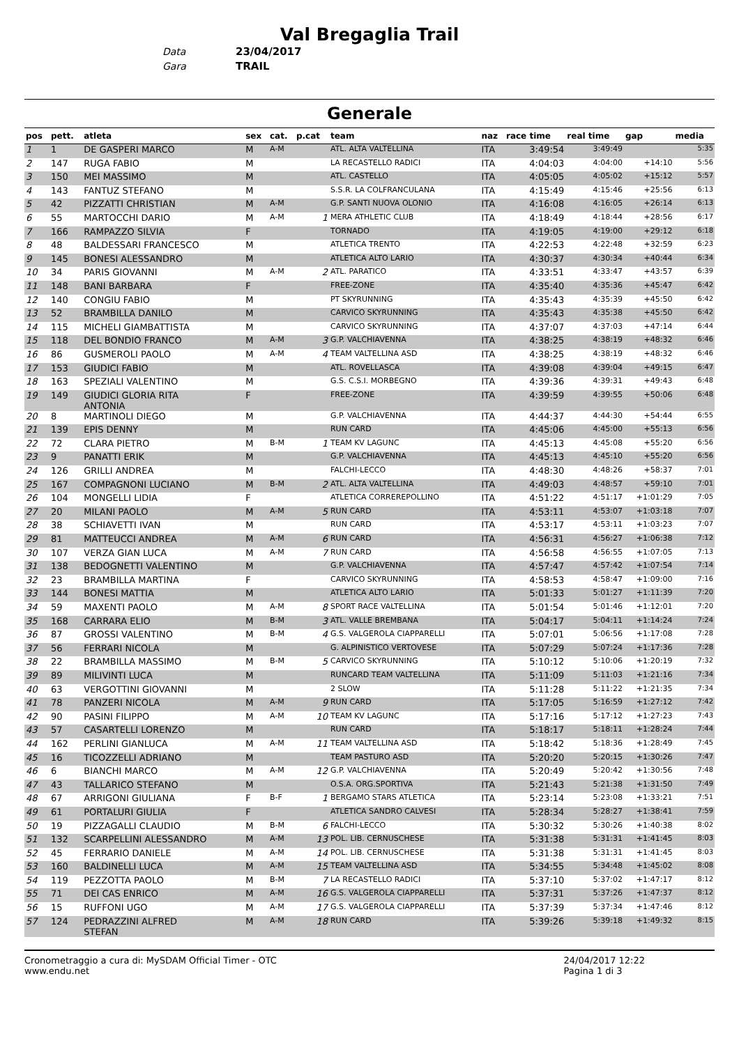Val Bregaglia Trail
Data 23/04/2017
Gara TRAIL
Generale
| pos | pett. | atleta | sex | cat. | p.cat | team | naz | race time | real time | gap | media |
| --- | --- | --- | --- | --- | --- | --- | --- | --- | --- | --- | --- |
| 1 | 1 | DE GASPERI MARCO | M | A-M | | ATL. ALTA VALTELLINA | ITA | 3:49:54 | 3:49:49 | | 5:35 |
| 2 | 147 | RUGA FABIO | M | | | LA RECASTELLO RADICI | ITA | 4:04:03 | 4:04:00 | +14:10 | 5:56 |
| 3 | 150 | MEI MASSIMO | M | | | ATL. CASTELLO | ITA | 4:05:05 | 4:05:02 | +15:12 | 5:57 |
| 4 | 143 | FANTUZ STEFANO | M | | | S.S.R. LA COLFRANCULANA | ITA | 4:15:49 | 4:15:46 | +25:56 | 6:13 |
| 5 | 42 | PIZZATTI CHRISTIAN | M | A-M | | G.P. SANTI NUOVA OLONIO | ITA | 4:16:08 | 4:16:05 | +26:14 | 6:13 |
| 6 | 55 | MARTOCCHI DARIO | M | A-M | 1 | MERA ATHLETIC CLUB | ITA | 4:18:49 | 4:18:44 | +28:56 | 6:17 |
| 7 | 166 | RAMPAZZO SILVIA | F | | | TORNADO | ITA | 4:19:05 | 4:19:00 | +29:12 | 6:18 |
| 8 | 48 | BALDESSARI FRANCESCO | M | | | ATLETICA TRENTO | ITA | 4:22:53 | 4:22:48 | +32:59 | 6:23 |
| 9 | 145 | BONESI ALESSANDRO | M | | | ATLETICA ALTO LARIO | ITA | 4:30:37 | 4:30:34 | +40:44 | 6:34 |
| 10 | 34 | PARIS GIOVANNI | M | A-M | 2 | ATL. PARATICO | ITA | 4:33:51 | 4:33:47 | +43:57 | 6:39 |
| 11 | 148 | BANI BARBARA | F | | | FREE-ZONE | ITA | 4:35:40 | 4:35:36 | +45:47 | 6:42 |
| 12 | 140 | CONGIU FABIO | M | | | PT SKYRUNNING | ITA | 4:35:43 | 4:35:39 | +45:50 | 6:42 |
| 13 | 52 | BRAMBILLA DANILO | M | | | CARVICO SKYRUNNING | ITA | 4:35:43 | 4:35:38 | +45:50 | 6:42 |
| 14 | 115 | MICHELI GIAMBATTISTA | M | | | CARVICO SKYRUNNING | ITA | 4:37:07 | 4:37:03 | +47:14 | 6:44 |
| 15 | 118 | DEL BONDIO FRANCO | M | A-M | 3 | G.P. VALCHIAVENNA | ITA | 4:38:25 | 4:38:19 | +48:32 | 6:46 |
| 16 | 86 | GUSMEROLI PAOLO | M | A-M | 4 | TEAM VALTELLINA ASD | ITA | 4:38:25 | 4:38:19 | +48:32 | 6:46 |
| 17 | 153 | GIUDICI FABIO | M | | | ATL. ROVELLASCA | ITA | 4:39:08 | 4:39:04 | +49:15 | 6:47 |
| 18 | 163 | SPEZIALI VALENTINO | M | | | G.S. C.S.I. MORBEGNO | ITA | 4:39:36 | 4:39:31 | +49:43 | 6:48 |
| 19 | 149 | GIUDICI GLORIA RITA ANTONIA | F | | | FREE-ZONE | ITA | 4:39:59 | 4:39:55 | +50:06 | 6:48 |
| 20 | 8 | MARTINOLI DIEGO | M | | | G.P. VALCHIAVENNA | ITA | 4:44:37 | 4:44:30 | +54:44 | 6:55 |
| 21 | 139 | EPIS DENNY | M | | | RUN CARD | ITA | 4:45:06 | 4:45:00 | +55:13 | 6:56 |
| 22 | 72 | CLARA PIETRO | M | B-M | 1 | TEAM KV LAGUNC | ITA | 4:45:13 | 4:45:08 | +55:20 | 6:56 |
| 23 | 9 | PANATTI ERIK | M | | | G.P. VALCHIAVENNA | ITA | 4:45:13 | 4:45:10 | +55:20 | 6:56 |
| 24 | 126 | GRILLI ANDREA | M | | | FALCHI-LECCO | ITA | 4:48:30 | 4:48:26 | +58:37 | 7:01 |
| 25 | 167 | COMPAGNONI LUCIANO | M | B-M | 2 | ATL. ALTA VALTELLINA | ITA | 4:49:03 | 4:48:57 | +59:10 | 7:01 |
| 26 | 104 | MONGELLI LIDIA | F | | | ATLETICA CORREREPOLLINO | ITA | 4:51:22 | 4:51:17 | +1:01:29 | 7:05 |
| 27 | 20 | MILANI PAOLO | M | A-M | 5 | RUN CARD | ITA | 4:53:11 | 4:53:07 | +1:03:18 | 7:07 |
| 28 | 38 | SCHIAVETTI IVAN | M | | | RUN CARD | ITA | 4:53:17 | 4:53:11 | +1:03:23 | 7:07 |
| 29 | 81 | MATTEUCCI ANDREA | M | A-M | 6 | RUN CARD | ITA | 4:56:31 | 4:56:27 | +1:06:38 | 7:12 |
| 30 | 107 | VERZA GIAN LUCA | M | A-M | 7 | RUN CARD | ITA | 4:56:58 | 4:56:55 | +1:07:05 | 7:13 |
| 31 | 138 | BEDOGNETTI VALENTINO | M | | | G.P. VALCHIAVENNA | ITA | 4:57:47 | 4:57:42 | +1:07:54 | 7:14 |
| 32 | 23 | BRAMBILLA MARTINA | F | | | CARVICO SKYRUNNING | ITA | 4:58:53 | 4:58:47 | +1:09:00 | 7:16 |
| 33 | 144 | BONESI MATTIA | M | | | ATLETICA ALTO LARIO | ITA | 5:01:33 | 5:01:27 | +1:11:39 | 7:20 |
| 34 | 59 | MAXENTI PAOLO | M | A-M | 8 | SPORT RACE VALTELLINA | ITA | 5:01:54 | 5:01:46 | +1:12:01 | 7:20 |
| 35 | 168 | CARRARA ELIO | M | B-M | 3 | ATL. VALLE BREMBANA | ITA | 5:04:17 | 5:04:11 | +1:14:24 | 7:24 |
| 36 | 87 | GROSSI VALENTINO | M | B-M | 4 | G.S. VALGEROLA CIAPPARELLI | ITA | 5:07:01 | 5:06:56 | +1:17:08 | 7:28 |
| 37 | 56 | FERRARI NICOLA | M | | | G. ALPINISTICO VERTOVESE | ITA | 5:07:29 | 5:07:24 | +1:17:36 | 7:28 |
| 38 | 22 | BRAMBILLA MASSIMO | M | B-M | 5 | CARVICO SKYRUNNING | ITA | 5:10:12 | 5:10:06 | +1:20:19 | 7:32 |
| 39 | 89 | MILIVINTI LUCA | M | | | RUNCARD TEAM VALTELLINA | ITA | 5:11:09 | 5:11:03 | +1:21:16 | 7:34 |
| 40 | 63 | VERGOTTINI GIOVANNI | M | | | 2 SLOW | ITA | 5:11:28 | 5:11:22 | +1:21:35 | 7:34 |
| 41 | 78 | PANZERI NICOLA | M | A-M | 9 | RUN CARD | ITA | 5:17:05 | 5:16:59 | +1:27:12 | 7:42 |
| 42 | 90 | PASINI FILIPPO | M | A-M | 10 | TEAM KV LAGUNC | ITA | 5:17:16 | 5:17:12 | +1:27:23 | 7:43 |
| 43 | 57 | CASARTELLI LORENZO | M | | | RUN CARD | ITA | 5:18:17 | 5:18:11 | +1:28:24 | 7:44 |
| 44 | 162 | PERLINI GIANLUCA | M | A-M | 11 | TEAM VALTELLINA ASD | ITA | 5:18:42 | 5:18:36 | +1:28:49 | 7:45 |
| 45 | 16 | TICOZZELLI ADRIANO | M | | | TEAM PASTURO ASD | ITA | 5:20:20 | 5:20:15 | +1:30:26 | 7:47 |
| 46 | 6 | BIANCHI MARCO | M | A-M | 12 | G.P. VALCHIAVENNA | ITA | 5:20:49 | 5:20:42 | +1:30:56 | 7:48 |
| 47 | 43 | TALLARICO STEFANO | M | | | O.S.A. ORG.SPORTIVA | ITA | 5:21:43 | 5:21:38 | +1:31:50 | 7:49 |
| 48 | 67 | ARRIGONI GIULIANA | F | B-F | 1 | BERGAMO STARS ATLETICA | ITA | 5:23:14 | 5:23:08 | +1:33:21 | 7:51 |
| 49 | 61 | PORTALURI GIULIA | F | | | ATLETICA SANDRO CALVESI | ITA | 5:28:34 | 5:28:27 | +1:38:41 | 7:59 |
| 50 | 19 | PIZZAGALLI CLAUDIO | M | B-M | 6 | FALCHI-LECCO | ITA | 5:30:32 | 5:30:26 | +1:40:38 | 8:02 |
| 51 | 132 | SCARPELLINI ALESSANDRO | M | A-M | 13 | POL. LIB. CERNUSCHESE | ITA | 5:31:38 | 5:31:31 | +1:41:45 | 8:03 |
| 52 | 45 | FERRARIO DANIELE | M | A-M | 14 | POL. LIB. CERNUSCHESE | ITA | 5:31:38 | 5:31:31 | +1:41:45 | 8:03 |
| 53 | 160 | BALDINELLI LUCA | M | A-M | 15 | TEAM VALTELLINA ASD | ITA | 5:34:55 | 5:34:48 | +1:45:02 | 8:08 |
| 54 | 119 | PEZZOTTA PAOLO | M | B-M | 7 | LA RECASTELLO RADICI | ITA | 5:37:10 | 5:37:02 | +1:47:17 | 8:12 |
| 55 | 71 | DEI CAS ENRICO | M | A-M | 16 | G.S. VALGEROLA CIAPPARELLI | ITA | 5:37:31 | 5:37:26 | +1:47:37 | 8:12 |
| 56 | 15 | RUFFONI UGO | M | A-M | 17 | G.S. VALGEROLA CIAPPARELLI | ITA | 5:37:39 | 5:37:34 | +1:47:46 | 8:12 |
| 57 | 124 | PEDRAZZINI ALFRED STEFAN | M | A-M | 18 | RUN CARD | ITA | 5:39:26 | 5:39:18 | +1:49:32 | 8:15 |
Cronometraggio a cura di: MySDAM Official Timer - OTC
www.endu.net
24/04/2017 12:22
Pagina 1 di 3